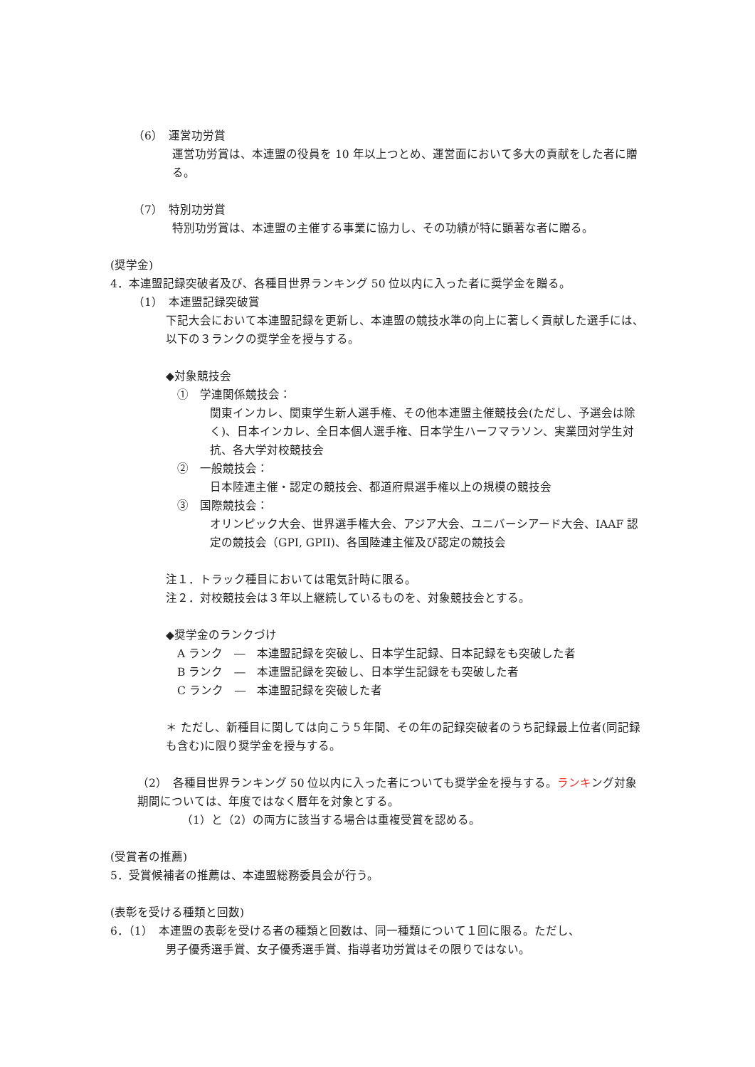（6）　運営功労賞
運営功労賞は、本連盟の役員を 10 年以上つとめ、運営面において多大の貢献をした者に贈る。
（7）　特別功労賞
特別功労賞は、本連盟の主催する事業に協力し、その功績が特に顕著な者に贈る。
(奨学金)
4．本連盟記録突破者及び、各種目世界ランキング 50 位以内に入った者に奨学金を贈る。
（1）　本連盟記録突破賞
下記大会において本連盟記録を更新し、本連盟の競技水準の向上に著しく貢献した選手には、以下の３ランクの奨学金を授与する。
◆対象競技会
①　学連関係競技会：
関東インカレ、関東学生新人選手権、その他本連盟主催競技会(ただし、予選会は除く)、日本インカレ、全日本個人選手権、日本学生ハーフマラソン、実業団対学生対抗、各大学対校競技会
②　一般競技会：
日本陸連主催・認定の競技会、都道府県選手権以上の規模の競技会
③　国際競技会：
オリンピック大会、世界選手権大会、アジア大会、ユニバーシアード大会、IAAF 認定の競技会（GPI, GPII)、各国陸連主催及び認定の競技会
注１．トラック種目においては電気計時に限る。
注２．対校競技会は３年以上継続しているものを、対象競技会とする。
◆奨学金のランクづけ
A ランク　―　本連盟記録を突破し、日本学生記録、日本記録をも突破した者
B ランク　―　本連盟記録を突破し、日本学生記録をも突破した者
C ランク　―　本連盟記録を突破した者
＊ ただし、新種目に関しては向こう５年間、その年の記録突破者のうち記録最上位者(同記録も含む)に限り奨学金を授与する。
（2）　各種目世界ランキング 50 位以内に入った者についても奨学金を授与する。ランキング対象期間については、年度ではなく暦年を対象とする。
（1）と（2）の両方に該当する場合は重複受賞を認める。
(受賞者の推薦)
5．受賞候補者の推薦は、本連盟総務委員会が行う。
(表彰を受ける種類と回数)
6．（1）　本連盟の表彰を受ける者の種類と回数は、同一種類について１回に限る。ただし、
男子優秀選手賞、女子優秀選手賞、指導者功労賞はその限りではない。